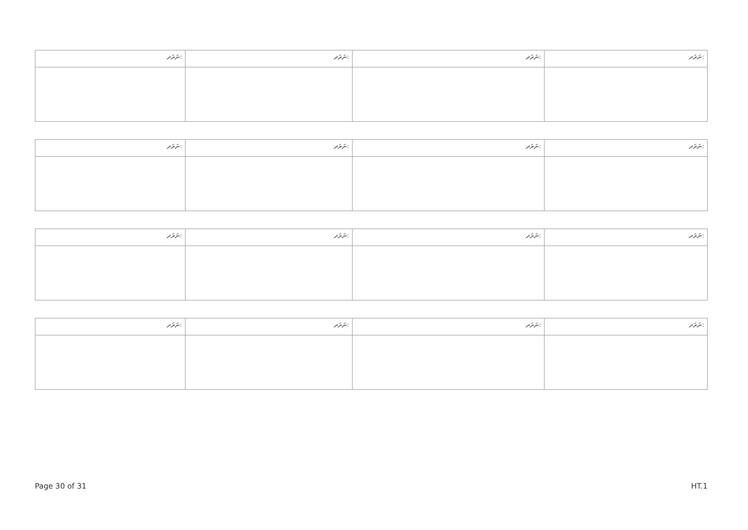| ނަރަދ: | ނަރަދ: | ނަރަދ: | ނަރަދ: |
| ނަރަދ: | ނަރަދ: | ނަރަދ: | ނަރަދ: |
| ނަރަދ: | ނަރަދ: | ނަރަދ: | ނަރަދ: |
| ނަރަދ: | ނަރަދ: | ނަރަދ: | ނަރަދ: |
Page 30 of 31 HT.1